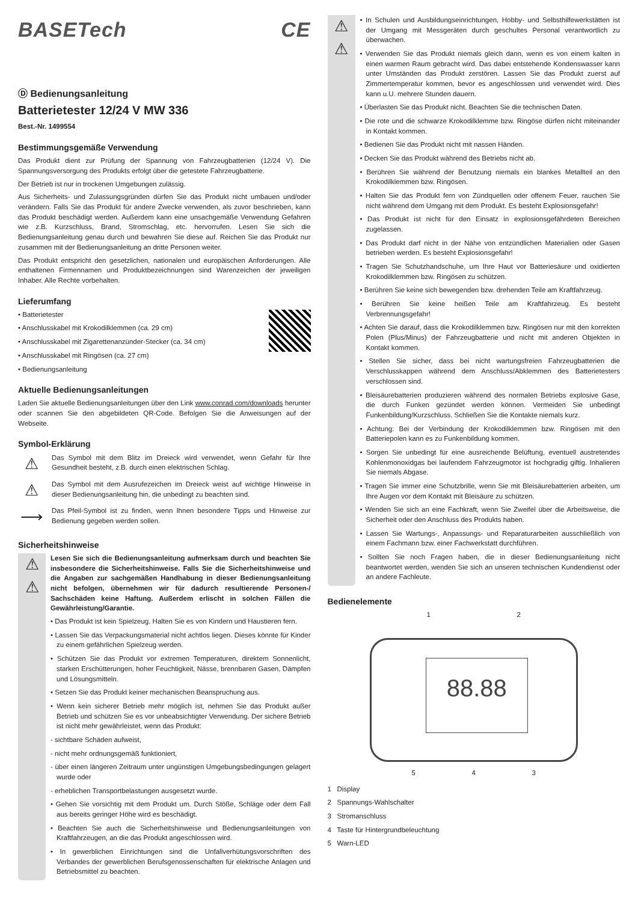BASETech CE
Ⓓ Bedienungsanleitung
Batterietester 12/24 V MW 336
Best.-Nr. 1499554
Bestimmungsgemäße Verwendung
Das Produkt dient zur Prüfung der Spannung von Fahrzeugbatterien (12/24 V). Die Spannungsversorgung des Produkts erfolgt über die getestete Fahrzeugbatterie.
Der Betrieb ist nur in trockenen Umgebungen zulässig.
Aus Sicherheits- und Zulassungsgründen dürfen Sie das Produkt nicht umbauen und/oder verändern. Falls Sie das Produkt für andere Zwecke verwenden, als zuvor beschrieben, kann das Produkt beschädigt werden. Außerdem kann eine unsachgemäße Verwendung Gefahren wie z.B. Kurzschluss, Brand, Stromschlag, etc. hervorrufen. Lesen Sie sich die Bedienungsanleitung genau durch und bewahren Sie diese auf. Reichen Sie das Produkt nur zusammen mit der Bedienungsanleitung an dritte Personen weiter.
Das Produkt entspricht den gesetzlichen, nationalen und europäischen Anforderungen. Alle enthaltenen Firmennamen und Produktbezeichnungen sind Warenzeichen der jeweiligen Inhaber. Alle Rechte vorbehalten.
Lieferumfang
• Batterietester
• Anschlusskabel mit Krokodilklemmen (ca. 29 cm)
• Anschlusskabel mit Zigarettenanzünder-Stecker (ca. 34 cm)
• Anschlusskabel mit Ringösen (ca. 27 cm)
• Bedienungsanleitung
Aktuelle Bedienungsanleitungen
Laden Sie aktuelle Bedienungsanleitungen über den Link www.conrad.com/downloads herunter oder scannen Sie den abgebildeten QR-Code. Befolgen Sie die Anweisungen auf der Webseite.
Symbol-Erklärung
⚠
Das Symbol mit dem Blitz im Dreieck wird verwendet, wenn Gefahr für Ihre Gesundheit besteht, z.B. durch einen elektrischen Schlag.
⚠
Das Symbol mit dem Ausrufezeichen im Dreieck weist auf wichtige Hinweise in dieser Bedienungsanleitung hin, die unbedingt zu beachten sind.
⟶
Das Pfeil-Symbol ist zu finden, wenn Ihnen besondere Tipps und Hinweise zur Bedienung gegeben werden sollen.
Sicherheitshinweise
⚠
⚠
Lesen Sie sich die Bedienungsanleitung aufmerksam durch und beachten Sie insbesondere die Sicherheitshinweise. Falls Sie die Sicherheitshinweise und die Angaben zur sachgemäßen Handhabung in dieser Bedienungsanleitung nicht befolgen, übernehmen wir für dadurch resultierende Personen-/ Sachschäden keine Haftung. Außerdem erlischt in solchen Fällen die Gewährleistung/Garantie.
• Das Produkt ist kein Spielzeug. Halten Sie es von Kindern und Haustieren fern.
• Lassen Sie das Verpackungsmaterial nicht achtlos liegen. Dieses könnte für Kinder zu einem gefährlichen Spielzeug werden.
• Schützen Sie das Produkt vor extremen Temperaturen, direktem Sonnenlicht, starken Erschütterungen, hoher Feuchtigkeit, Nässe, brennbaren Gasen, Dämpfen und Lösungsmitteln.
• Setzen Sie das Produkt keiner mechanischen Beanspruchung aus.
• Wenn kein sicherer Betrieb mehr möglich ist, nehmen Sie das Produkt außer Betrieb und schützen Sie es vor unbeabsichtigter Verwendung. Der sichere Betrieb ist nicht mehr gewährleistet, wenn das Produkt:
- sichtbare Schäden aufweist,
- nicht mehr ordnungsgemäß funktioniert,
- über einen längeren Zeitraum unter ungünstigen Umgebungsbedingungen gelagert wurde oder
- erheblichen Transportbelastungen ausgesetzt wurde.
• Gehen Sie vorsichtig mit dem Produkt um. Durch Stöße, Schläge oder dem Fall aus bereits geringer Höhe wird es beschädigt.
• Beachten Sie auch die Sicherheitshinweise und Bedienungsanleitungen von Kraftfahrzeugen, an die das Produkt angeschlossen wird.
• In gewerblichen Einrichtungen sind die Unfallverhütungsvorschriften des Verbandes der gewerblichen Berufsgenossenschaften für elektrische Anlagen und Betriebsmittel zu beachten.
⚠
⚠
• In Schulen und Ausbildungseinrichtungen, Hobby- und Selbsthilfewerkstätten ist der Umgang mit Messgeräten durch geschultes Personal verantwortlich zu überwachen.
• Verwenden Sie das Produkt niemals gleich dann, wenn es von einem kalten in einen warmen Raum gebracht wird. Das dabei entstehende Kondenswasser kann unter Umständen das Produkt zerstören. Lassen Sie das Produkt zuerst auf Zimmertemperatur kommen, bevor es angeschlossen und verwendet wird. Dies kann u.U. mehrere Stunden dauern.
• Überlasten Sie das Produkt nicht. Beachten Sie die technischen Daten.
• Die rote und die schwarze Krokodilklemme bzw. Ringöse dürfen nicht miteinander in Kontakt kommen.
• Bedienen Sie das Produkt nicht mit nassen Händen.
• Decken Sie das Produkt während des Betriebs nicht ab.
• Berühren Sie während der Benutzung niemals ein blankes Metallteil an den Krokodilklemmen bzw. Ringösen.
• Halten Sie das Produkt fern von Zündquellen oder offenem Feuer, rauchen Sie nicht während dem Umgang mit dem Produkt. Es besteht Explosionsgefahr!
• Das Produkt ist nicht für den Einsatz in explosionsgefährdeten Bereichen zugelassen.
• Das Produkt darf nicht in der Nähe von entzündlichen Materialien oder Gasen betrieben werden. Es besteht Explosionsgefahr!
• Tragen Sie Schutzhandschuhe, um Ihre Haut vor Batteriesäure und oxidierten Krokodilklemmen bzw. Ringösen zu schützen.
• Berühren Sie keine sich bewegenden bzw. drehenden Teile am Kraftfahrzeug.
• Berühren Sie keine heißen Teile am Kraftfahrzeug. Es besteht Verbrennungsgefahr!
• Achten Sie darauf, dass die Krokodilklemmen bzw. Ringösen nur mit den korrekten Polen (Plus/Minus) der Fahrzeugbatterie und nicht mit anderen Objekten in Kontakt kommen.
• Stellen Sie sicher, dass bei nicht wartungsfreien Fahrzeugbatterien die Verschlusskappen während dem Anschluss/Abklemmen des Batterietesters verschlossen sind.
• Bleisäurebatterien produzieren während des normalen Betriebs explosive Gase, die durch Funken gezündet werden können. Vermeiden Sie unbedingt Funkenbildung/Kurzschluss. Schließen Sie die Kontakte niemals kurz.
• Achtung: Bei der Verbindung der Krokodilklemmen bzw. Ringösen mit den Batteriepolen kann es zu Funkenbildung kommen.
• Sorgen Sie unbedingt für eine ausreichende Belüftung, eventuell austretendes Kohlenmonoxidgas bei laufendem Fahrzeugmotor ist hochgradig giftig. Inhalieren Sie niemals Abgase.
• Tragen Sie immer eine Schutzbrille, wenn Sie mit Bleisäurebatterien arbeiten, um Ihre Augen vor dem Kontakt mit Bleisäure zu schützen.
• Wenden Sie sich an eine Fachkraft, wenn Sie Zweifel über die Arbeitsweise, die Sicherheit oder den Anschluss des Produkts haben.
• Lassen Sie Wartungs-, Anpassungs- und Reparaturarbeiten ausschließlich von einem Fachmann bzw. einer Fachwerkstatt durchführen.
• Sollten Sie noch Fragen haben, die in dieser Bedienungsanleitung nicht beantwortet werden, wenden Sie sich an unseren technischen Kundendienst oder an andere Fachleute.
Bedienelemente
1 2
88.88
5 4 3
1 Display
2 Spannungs-Wahlschalter
3 Stromanschluss
4 Taste für Hintergrundbeleuchtung
5 Warn-LED